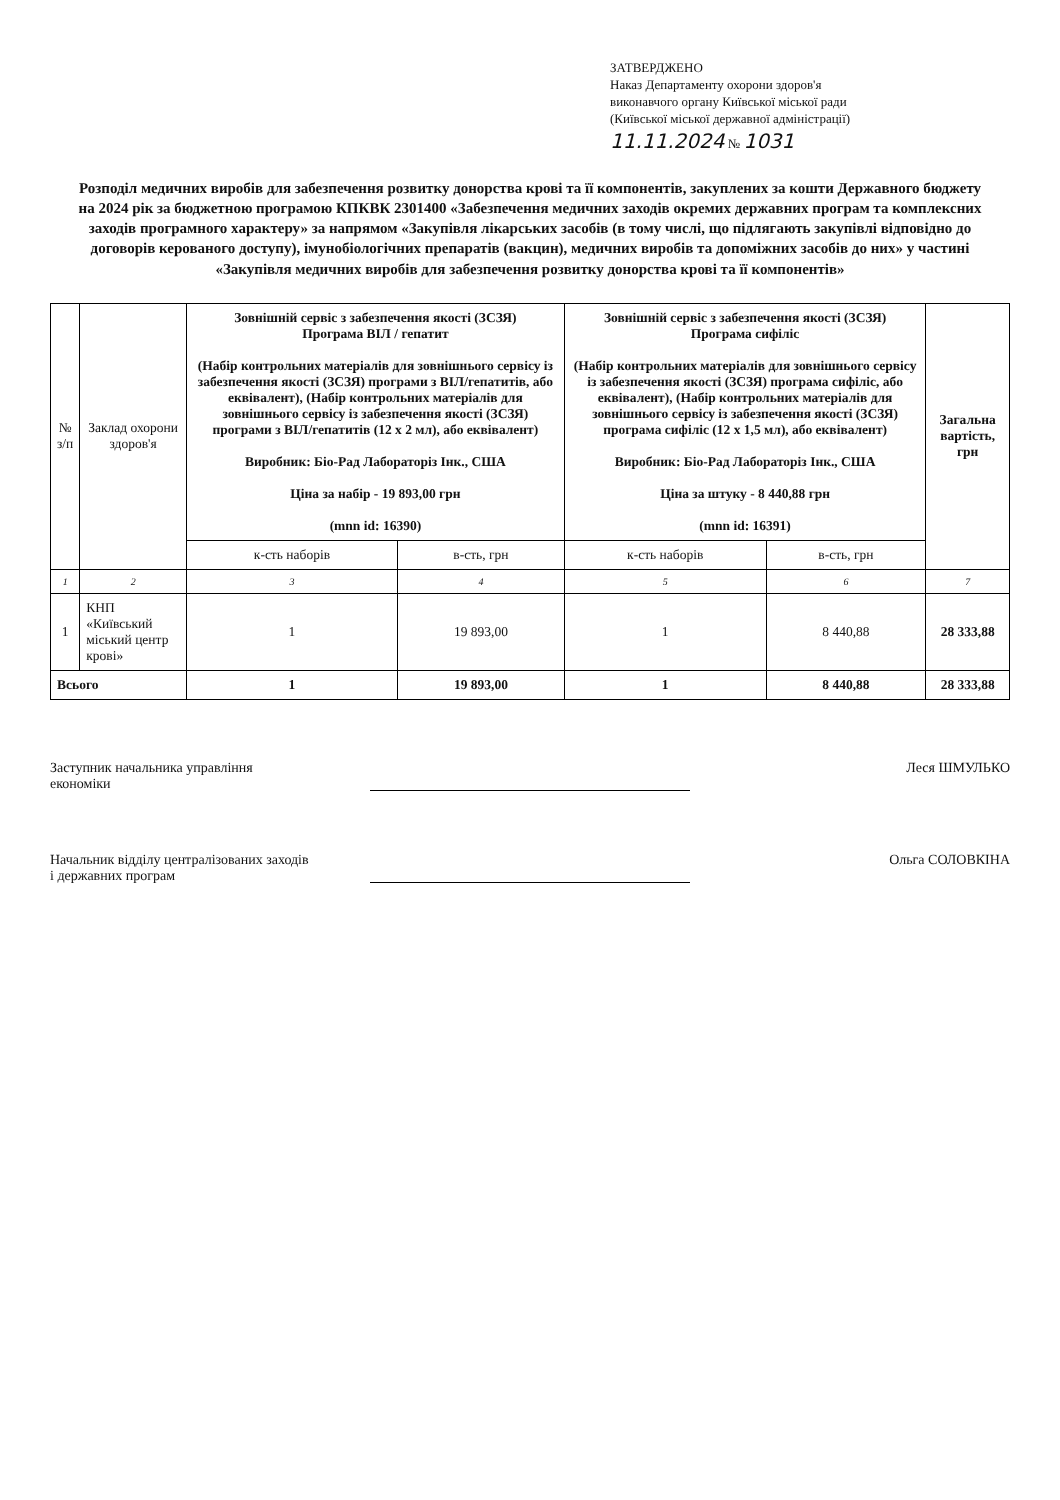ЗАТВЕРДЖЕНО
Наказ Департаменту охорони здоров'я
виконавчого органу Київської міської ради
(Київської міської державної адміністрації)
11.11.2024 № 1031
Розподіл медичних виробів для забезпечення розвитку донорства крові та її компонентів, закуплених за кошти Державного бюджету на 2024 рік за бюджетною програмою КПКВК 2301400 «Забезпечення медичних заходів окремих державних програм та комплексних заходів програмного характеру» за напрямом «Закупівля лікарських засобів (в тому числі, що підлягають закупівлі відповідно до договорів керованого доступу), імунобіологічних препаратів (вакцин), медичних виробів та допоміжних засобів до них» у частині «Закупівля медичних виробів для забезпечення розвитку донорства крові та її компонентів»
| № з/п | Заклад охорони здоров'я | Зовнішній сервіс з забезпечення якості (ЗСЗЯ) Програма ВІЛ / гепатит (Набір контрольних матеріалів для зовнішнього сервісу із забезпечення якості (ЗСЗЯ) програми з ВІЛ/гепатитів, або еквівалент), (Набір контрольних матеріалів для зовнішнього сервісу із забезпечення якості (ЗСЗЯ) програми з ВІЛ/гепатитів (12 х 2 мл), або еквівалент) Виробник: Біо-Рад Лабораторіз Інк., США Ціна за набір - 19 893,00 грн (mnn id: 16390) | | Зовнішній сервіс з забезпечення якості (ЗСЗЯ) Програма сифіліс (Набір контрольних матеріалів для зовнішнього сервісу із забезпечення якості (ЗСЗЯ) програма сифіліс, або еквівалент), (Набір контрольних матеріалів для зовнішнього сервісу із забезпечення якості (ЗСЗЯ) програма сифіліс (12 х 1,5 мл), або еквівалент) Виробник: Біо-Рад Лабораторіз Інк., США Ціна за штуку - 8 440,88 грн (mnn id: 16391) | | Загальна вартість, грн |
| --- | --- | --- | --- | --- | --- | --- |
| | | к-сть наборів | в-сть, грн | к-сть наборів | в-сть, грн | |
| 1 | 2 | 3 | 4 | 5 | 6 | 7 |
| 1 | КНП «Київський міський центр крові» | 1 | 19 893,00 | 1 | 8 440,88 | 28 333,88 |
| Всього | | 1 | 19 893,00 | 1 | 8 440,88 | 28 333,88 |
Заступник начальника управління
економіки
Леся ШМУЛЬКО
Начальник відділу централізованих заходів
і державних програм
Ольга СОЛОВКІНА